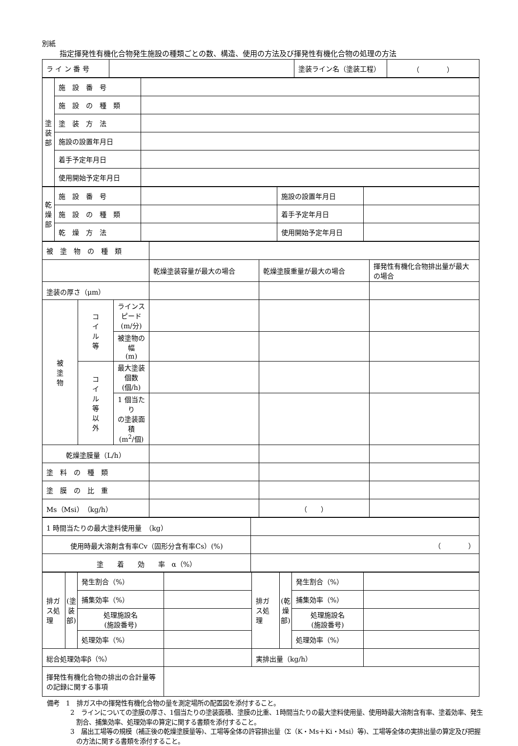別紙
指定揮発性有機化合物発生施設の種類ごとの数、構造、使用の方法及び揮発性有機化合物の処理の方法
| ラ イ ン 番 号 | | 塗装ライン名（塗装工程） | （ ） |
| 塗 装 部 | 施 設 番 号 | |
| | 施 設 の 種 類 | |
| | 塗 装 方 法 | |
| | 施設の設置年月日 | |
| | 着手予定年月日 | |
| | 使用開始予定年月日 | |
| 乾 燥 部 | 施 設 番 号 | | 施設の設置年月日 | |
| | 施 設 の 種 類 | | 着手予定年月日 | |
| | 乾 燥 方 法 | | 使用開始予定年月日 | |
| 被 塗 物 の 種 類 | | | | | |
| | | | 乾燥塗装容量が最大の場合 | 乾燥塗膜重量が最大の場合 | 揮発性有機化合物排出量が最大の場合 |
| 塗装の厚さ（μm） | | | | | |
| 被 塗 物 | コ イ ル 等 | ラインスピード (m/分) | | | |
| | | 被塗物の幅 (m) | | | |
| | コ イ ル 等 以 外 | 最大塗装個数 (個/h) | | | |
| | | 1 個当たり の塗装面積 (m<sup>2</sup>/個) | | | |
| 乾燥塗膜量（L/h） | | | | | |
| 塗 料 の 種 類 | | | | | |
| 塗 膜 の 比 重 | | | | | |
| Ms（Msi）（kg/h） | | | | （ ） | |
| 1 時間当たりの最大塗料使用量 （kg） | |
| 使用時最大溶剤含有率Cv（固形分含有率Cs）(%) | （ ） |
| 塗 着 効 率 α（%） | |
| 排ガス処理 | (塗装部) | 発生割合（%） | | 排ガス処理 | (乾燥部) | 発生割合（%） | |
| | | 捕集効率（%） | | | | 捕集効率（%） | |
| | | 処理施設名 (施設番号) | | | | 処理施設名 (施設番号) | |
| | | 処理効率（%） | | | | 処理効率（%） | |
| 総合処理効率β（%） | | | | 実排出量（kg/h） | | | |
| 揮発性有機化合物の排出の合計量等の記録に関する事項 | | | | | | | |
備考　1　排ガス中の揮発性有機化合物の量を測定場所の配置図を添付すること。
2　ラインについての塗膜の厚さ、1個当たりの塗装面積、塗膜の比重、1時間当たりの最大塗料使用量、使用時最大溶剤含有率、塗着効率、発生割合、捕集効率、処理効率の算定に関する書類を添付すること。
3　届出工場等の規模（補正後の乾燥塗膜量等)、工場等全体の許容排出量（Σ（K・Ms＋Ki・Msi）等)、工場等全体の実排出量の算定及び把握の方法に関する書類を添付すること。